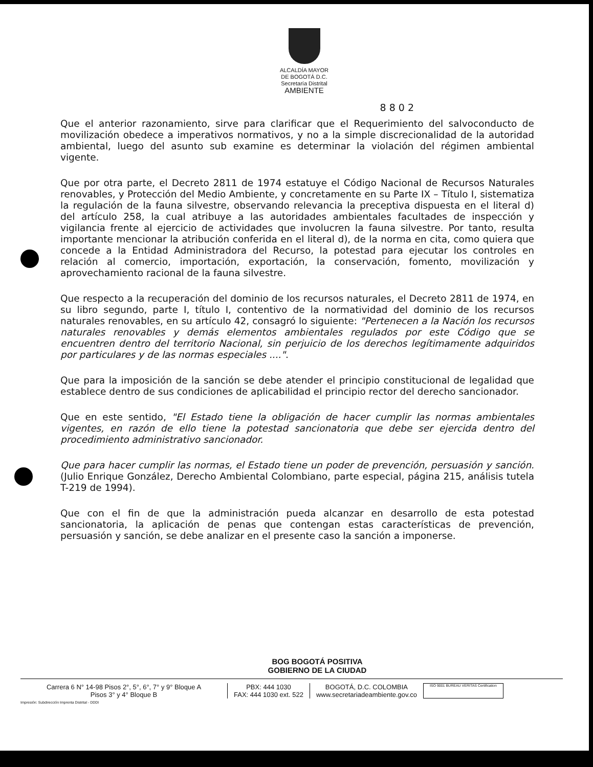ALCALDÍA MAYOR
DE BOGOTÁ D.C.
Secretaría Distrital
AMBIENTE
8 8 0 2
Que el anterior razonamiento, sirve para clarificar que el Requerimiento del salvoconducto de movilización obedece a imperativos normativos, y no a la simple discrecionalidad de la autoridad ambiental, luego del asunto sub examine es determinar la violación del régimen ambiental vigente.
Que por otra parte, el Decreto 2811 de 1974 estatuye el Código Nacional de Recursos Naturales renovables, y Protección del Medio Ambiente, y concretamente en su Parte IX – Título I, sistematiza la regulación de la fauna silvestre, observando relevancia la preceptiva dispuesta en el literal d) del artículo 258, la cual atribuye a las autoridades ambientales facultades de inspección y vigilancia frente al ejercicio de actividades que involucren la fauna silvestre. Por tanto, resulta importante mencionar la atribución conferida en el literal d), de la norma en cita, como quiera que concede a la Entidad Administradora del Recurso, la potestad para ejecutar los controles en relación al comercio, importación, exportación, la conservación, fomento, movilización y aprovechamiento racional de la fauna silvestre.
Que respecto a la recuperación del dominio de los recursos naturales, el Decreto 2811 de 1974, en su libro segundo, parte I, título I, contentivo de la normatividad del dominio de los recursos naturales renovables, en su artículo 42, consagró lo siguiente: "Pertenecen a la Nación los recursos naturales renovables y demás elementos ambientales regulados por este Código que se encuentren dentro del territorio Nacional, sin perjuicio de los derechos legítimamente adquiridos por particulares y de las normas especiales ....".
Que para la imposición de la sanción se debe atender el principio constitucional de legalidad que establece dentro de sus condiciones de aplicabilidad el principio rector del derecho sancionador.
Que en este sentido, "El Estado tiene la obligación de hacer cumplir las normas ambientales vigentes, en razón de ello tiene la potestad sancionatoria que debe ser ejercida dentro del procedimiento administrativo sancionador.
Que para hacer cumplir las normas, el Estado tiene un poder de prevención, persuasión y sanción. (Julio Enrique González, Derecho Ambiental Colombiano, parte especial, página 215, análisis tutela T-219 de 1994).
Que con el fin de que la administración pueda alcanzar en desarrollo de esta potestad sancionatoria, la aplicación de penas que contengan estas características de prevención, persuasión y sanción, se debe analizar en el presente caso la sanción a imponerse.
BOG BOGOTÁ POSITIVA
GOBIERNO DE LA CIUDAD
Carrera 6 N° 14-98 Pisos 2°, 5°, 6°, 7° y 9° Bloque A
Pisos 3° y 4° Bloque B
PBX: 444 1030
FAX: 444 1030 ext. 522
BOGOTÁ, D.C. COLOMBIA
www.secretariadeambiente.gov.co
ISO 9001 BUREAU VERITAS Certification
Impresión: Subdirección Imprenta Distrital - DDDI